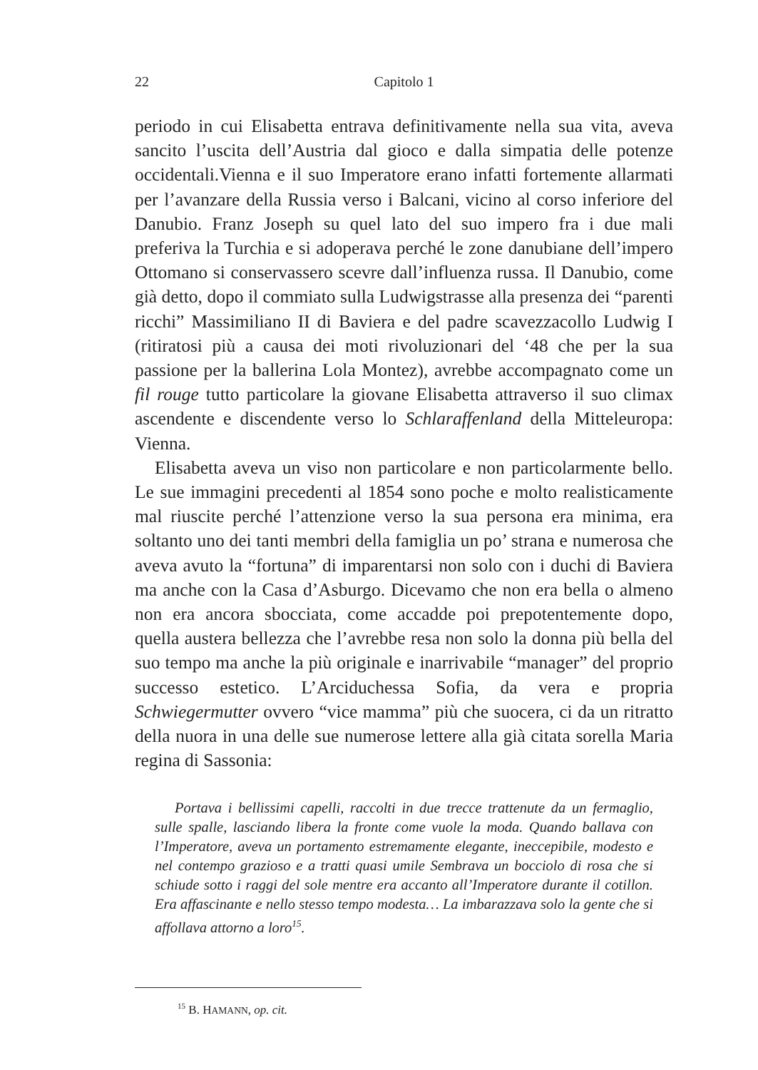22 Capitolo 1
periodo in cui Elisabetta entrava definitivamente nella sua vita, aveva sancito l’uscita dell’Austria dal gioco e dalla simpatia delle potenze occidentali.Vienna e il suo Imperatore erano infatti fortemente allarmati per l’avanzare della Russia verso i Balcani, vicino al corso inferiore del Danubio. Franz Joseph su quel lato del suo impero fra i due mali preferiva la Turchia e si adoperava perché le zone danubiane dell’impero Ottomano si conservassero scevre dall’influenza russa. Il Danubio, come già detto, dopo il commiato sulla Ludwigstrasse alla presenza dei “parenti ricchi” Massimiliano II di Baviera e del padre scavezzacollo Ludwig I (ritiratosi più a causa dei moti rivoluzionari del ‘48 che per la sua passione per la ballerina Lola Montez), avrebbe accompagnato come un fil rouge tutto particolare la giovane Elisabetta attraverso il suo climax ascendente e discendente verso lo Schlaraffenland della Mitteleuropa: Vienna.
Elisabetta aveva un viso non particolare e non particolarmente bello. Le sue immagini precedenti al 1854 sono poche e molto realisticamente mal riuscite perché l’attenzione verso la sua persona era minima, era soltanto uno dei tanti membri della famiglia un po’ strana e numerosa che aveva avuto la “fortuna” di imparentarsi non solo con i duchi di Baviera ma anche con la Casa d’Asburgo. Dicevamo che non era bella o almeno non era ancora sbocciata, come accadde poi prepotentemente dopo, quella austera bellezza che l’avrebbe resa non solo la donna più bella del suo tempo ma anche la più originale e inarrivabile “manager” del proprio successo estetico. L’Arciduchessa Sofia, da vera e propria Schwiegermutter ovvero “vice mamma” più che suocera, ci da un ritratto della nuora in una delle sue numerose lettere alla già citata sorella Maria regina di Sassonia:
Portava i bellissimi capelli, raccolti in due trecce trattenute da un fermaglio, sulle spalle, lasciando libera la fronte come vuole la moda. Quando ballava con l’Imperatore, aveva un portamento estremamente elegante, ineccepibile, modesto e nel contempo grazioso e a tratti quasi umile Sembrava un bocciolo di rosa che si schiude sotto i raggi del sole mentre era accanto all’Imperatore durante il cotillon. Era affascinante e nello stesso tempo modesta… La imbarazzava solo la gente che si affollava attorno a loro<sup>15</sup>.
<sup>15</sup> B. HAMANN, op. cit.